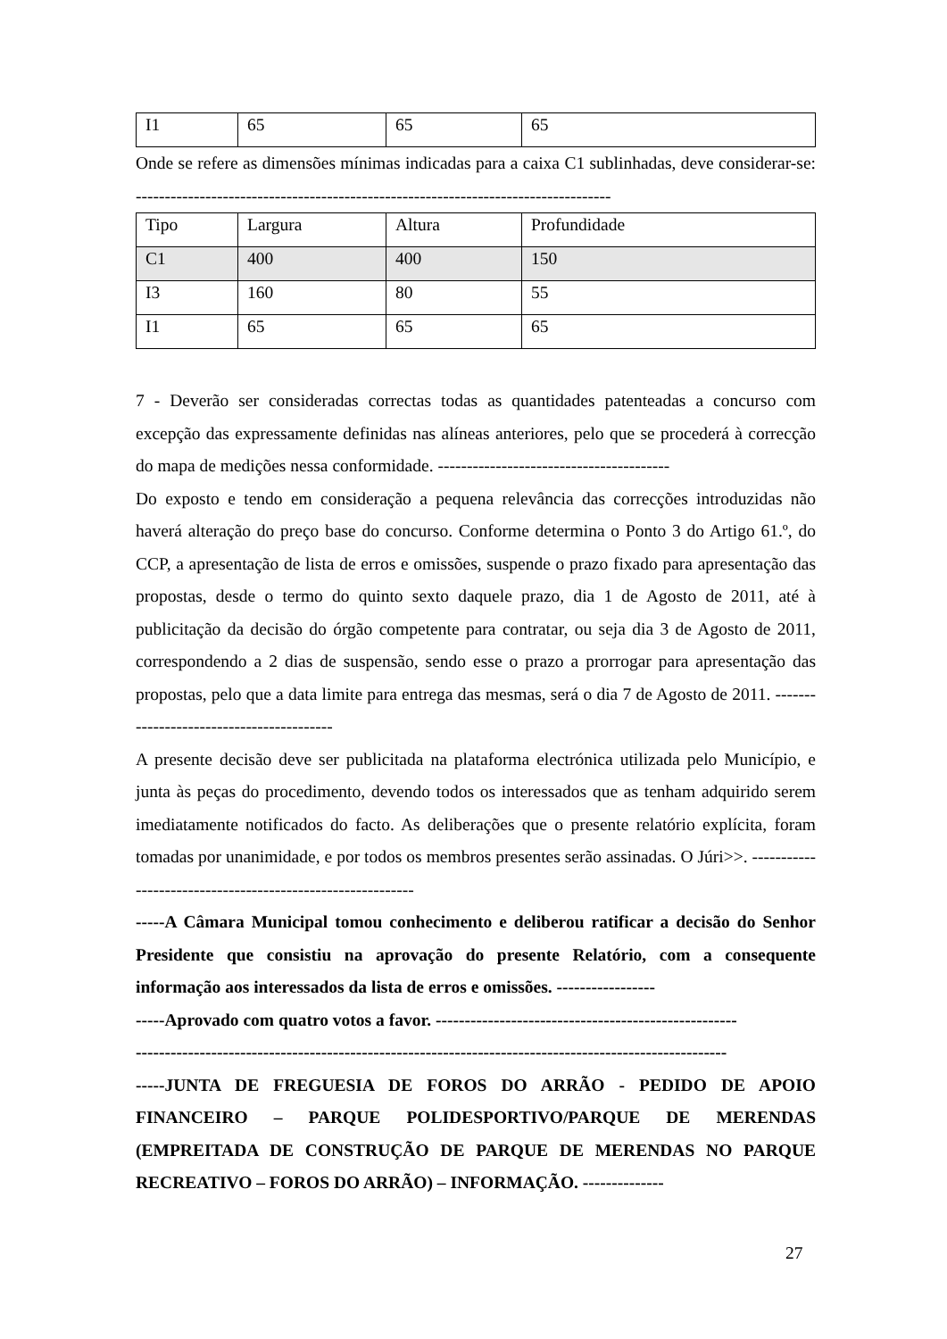| I1 | 65 | 65 | 65 |
Onde se refere as dimensões mínimas indicadas para a caixa C1 sublinhadas, deve considerar-se: ----------------------------------------------------------------------------------
| Tipo | Largura | Altura | Profundidade |
| C1 | 400 | 400 | 150 |
| I3 | 160 | 80 | 55 |
| I1 | 65 | 65 | 65 |
7 - Deverão ser consideradas correctas todas as quantidades patenteadas a concurso com excepção das expressamente definidas nas alíneas anteriores, pelo que se procederá à correcção do mapa de medições nessa conformidade. ----------------------------------------
Do exposto e tendo em consideração a pequena relevância das correcções introduzidas não haverá alteração do preço base do concurso. Conforme determina o Ponto 3 do Artigo 61.º, do CCP, a apresentação de lista de erros e omissões, suspende o prazo fixado para apresentação das propostas, desde o termo do quinto sexto daquele prazo, dia 1 de Agosto de 2011, até à publicitação da decisão do órgão competente para contratar, ou seja dia 3 de Agosto de 2011, correspondendo a 2 dias de suspensão, sendo esse o prazo a prorrogar para apresentação das propostas, pelo que a data limite para entrega das mesmas, será o dia 7 de Agosto de 2011. -----------------------------------------
A presente decisão deve ser publicitada na plataforma electrónica utilizada pelo Município, e junta às peças do procedimento, devendo todos os interessados que as tenham adquirido serem imediatamente notificados do facto. As deliberações que o presente relatório explícita, foram tomadas por unanimidade, e por todos os membros presentes serão assinadas. O Júri>>. -----------------------------------------------------------
-----A Câmara Municipal tomou conhecimento e deliberou ratificar a decisão do Senhor Presidente que consistiu na aprovação do presente Relatório, com a consequente informação aos interessados da lista de erros e omissões. -----------------
-----Aprovado com quatro votos a favor. ----------------------------------------------------
------------------------------------------------------------------------------------------------------
-----JUNTA DE FREGUESIA DE FOROS DO ARRÃO - PEDIDO DE APOIO FINANCEIRO – PARQUE POLIDESPORTIVO/PARQUE DE MERENDAS (EMPREITADA DE CONSTRUÇÃO DE PARQUE DE MERENDAS NO PARQUE RECREATIVO – FOROS DO ARRÃO) – INFORMAÇÃO. --------------
27